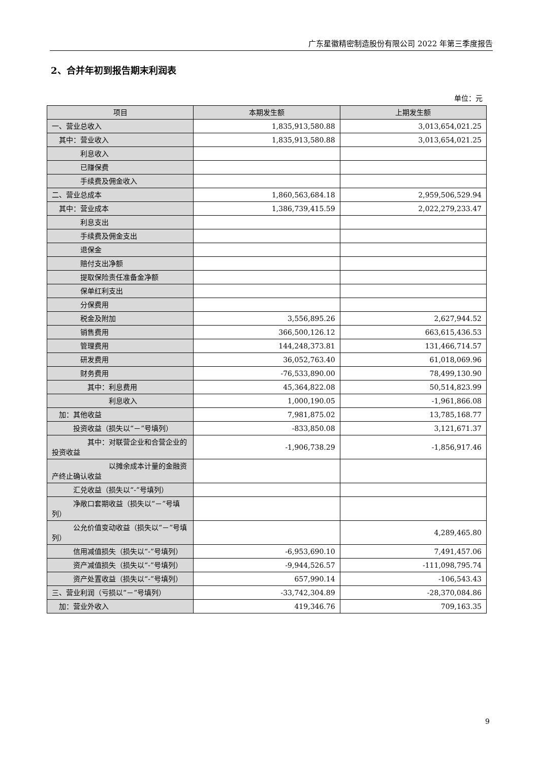广东星徽精密制造股份有限公司 2022 年第三季度报告
2、合并年初到报告期末利润表
单位：元
| 项目 | 本期发生额 | 上期发生额 |
| --- | --- | --- |
| 一、营业总收入 | 1,835,913,580.88 | 3,013,654,021.25 |
| 其中：营业收入 | 1,835,913,580.88 | 3,013,654,021.25 |
| 利息收入 | | |
| 已赚保费 | | |
| 手续费及佣金收入 | | |
| 二、营业总成本 | 1,860,563,684.18 | 2,959,506,529.94 |
| 其中：营业成本 | 1,386,739,415.59 | 2,022,279,233.47 |
| 利息支出 | | |
| 手续费及佣金支出 | | |
| 退保金 | | |
| 赔付支出净额 | | |
| 提取保险责任准备金净额 | | |
| 保单红利支出 | | |
| 分保费用 | | |
| 税金及附加 | 3,556,895.26 | 2,627,944.52 |
| 销售费用 | 366,500,126.12 | 663,615,436.53 |
| 管理费用 | 144,248,373.81 | 131,466,714.57 |
| 研发费用 | 36,052,763.40 | 61,018,069.96 |
| 财务费用 | -76,533,890.00 | 78,499,130.90 |
| 其中：利息费用 | 45,364,822.08 | 50,514,823.99 |
| 利息收入 | 1,000,190.05 | -1,961,866.08 |
| 加：其他收益 | 7,981,875.02 | 13,785,168.77 |
| 投资收益（损失以“－”号填列） | -833,850.08 | 3,121,671.37 |
| 其中：对联营企业和合营企业的投资收益 | -1,906,738.29 | -1,856,917.46 |
| 以摊余成本计量的金融资产终止确认收益 | | |
| 汇兑收益（损失以“-”号填列） | | |
| 净敞口套期收益（损失以“－”号填列） | | |
| 公允价值变动收益（损失以“－”号填列） | | 4,289,465.80 |
| 信用减值损失（损失以“-”号填列） | -6,953,690.10 | 7,491,457.06 |
| 资产减值损失（损失以“-”号填列） | -9,944,526.57 | -111,098,795.74 |
| 资产处置收益（损失以“-”号填列） | 657,990.14 | -106,543.43 |
| 三、营业利润（亏损以“－”号填列） | -33,742,304.89 | -28,370,084.86 |
| 加：营业外收入 | 419,346.76 | 709,163.35 |
9